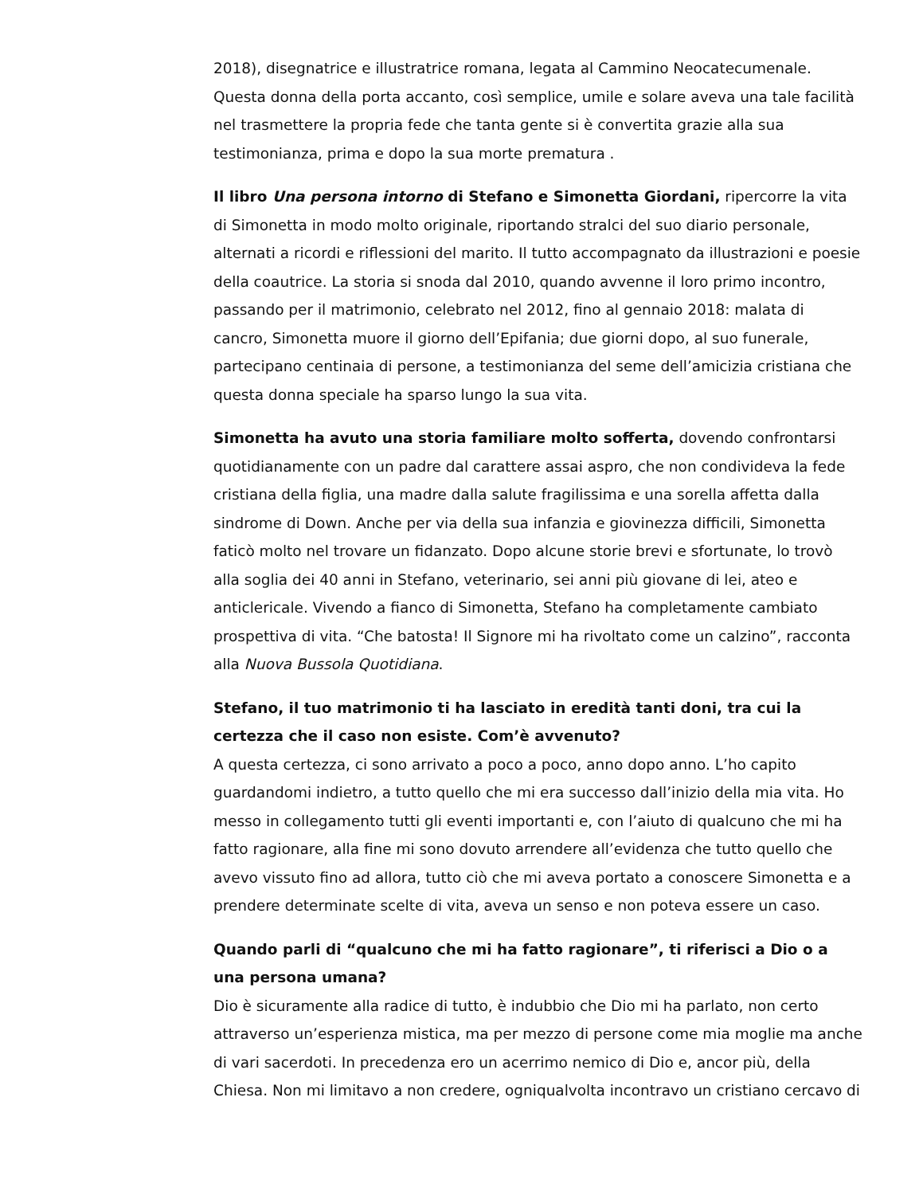2018), disegnatrice e illustratrice romana, legata al Cammino Neocatecumenale. Questa donna della porta accanto, così semplice, umile e solare aveva una tale facilità nel trasmettere la propria fede che tanta gente si è convertita grazie alla sua testimonianza, prima e dopo la sua morte prematura .
Il libro Una persona intorno di Stefano e Simonetta Giordani, ripercorre la vita di Simonetta in modo molto originale, riportando stralci del suo diario personale, alternati a ricordi e riflessioni del marito. Il tutto accompagnato da illustrazioni e poesie della coautrice. La storia si snoda dal 2010, quando avvenne il loro primo incontro, passando per il matrimonio, celebrato nel 2012, fino al gennaio 2018: malata di cancro, Simonetta muore il giorno dell’Epifania; due giorni dopo, al suo funerale, partecipano centinaia di persone, a testimonianza del seme dell’amicizia cristiana che questa donna speciale ha sparso lungo la sua vita.
Simonetta ha avuto una storia familiare molto sofferta, dovendo confrontarsi quotidianamente con un padre dal carattere assai aspro, che non condivideva la fede cristiana della figlia, una madre dalla salute fragilissima e una sorella affetta dalla sindrome di Down. Anche per via della sua infanzia e giovinezza difficili, Simonetta faticò molto nel trovare un fidanzato. Dopo alcune storie brevi e sfortunate, lo trovò alla soglia dei 40 anni in Stefano, veterinario, sei anni più giovane di lei, ateo e anticlericale. Vivendo a fianco di Simonetta, Stefano ha completamente cambiato prospettiva di vita. “Che batosta! Il Signore mi ha rivoltato come un calzino”, racconta alla Nuova Bussola Quotidiana.
Stefano, il tuo matrimonio ti ha lasciato in eredità tanti doni, tra cui la certezza che il caso non esiste. Com’è avvenuto?
A questa certezza, ci sono arrivato a poco a poco, anno dopo anno. L’ho capito guardandomi indietro, a tutto quello che mi era successo dall’inizio della mia vita. Ho messo in collegamento tutti gli eventi importanti e, con l’aiuto di qualcuno che mi ha fatto ragionare, alla fine mi sono dovuto arrendere all’evidenza che tutto quello che avevo vissuto fino ad allora, tutto ciò che mi aveva portato a conoscere Simonetta e a prendere determinate scelte di vita, aveva un senso e non poteva essere un caso.
Quando parli di “qualcuno che mi ha fatto ragionare”, ti riferisci a Dio o a una persona umana?
Dio è sicuramente alla radice di tutto, è indubbio che Dio mi ha parlato, non certo attraverso un’esperienza mistica, ma per mezzo di persone come mia moglie ma anche di vari sacerdoti. In precedenza ero un acerrimo nemico di Dio e, ancor più, della Chiesa. Non mi limitavo a non credere, ogniqualvolta incontravo un cristiano cercavo di